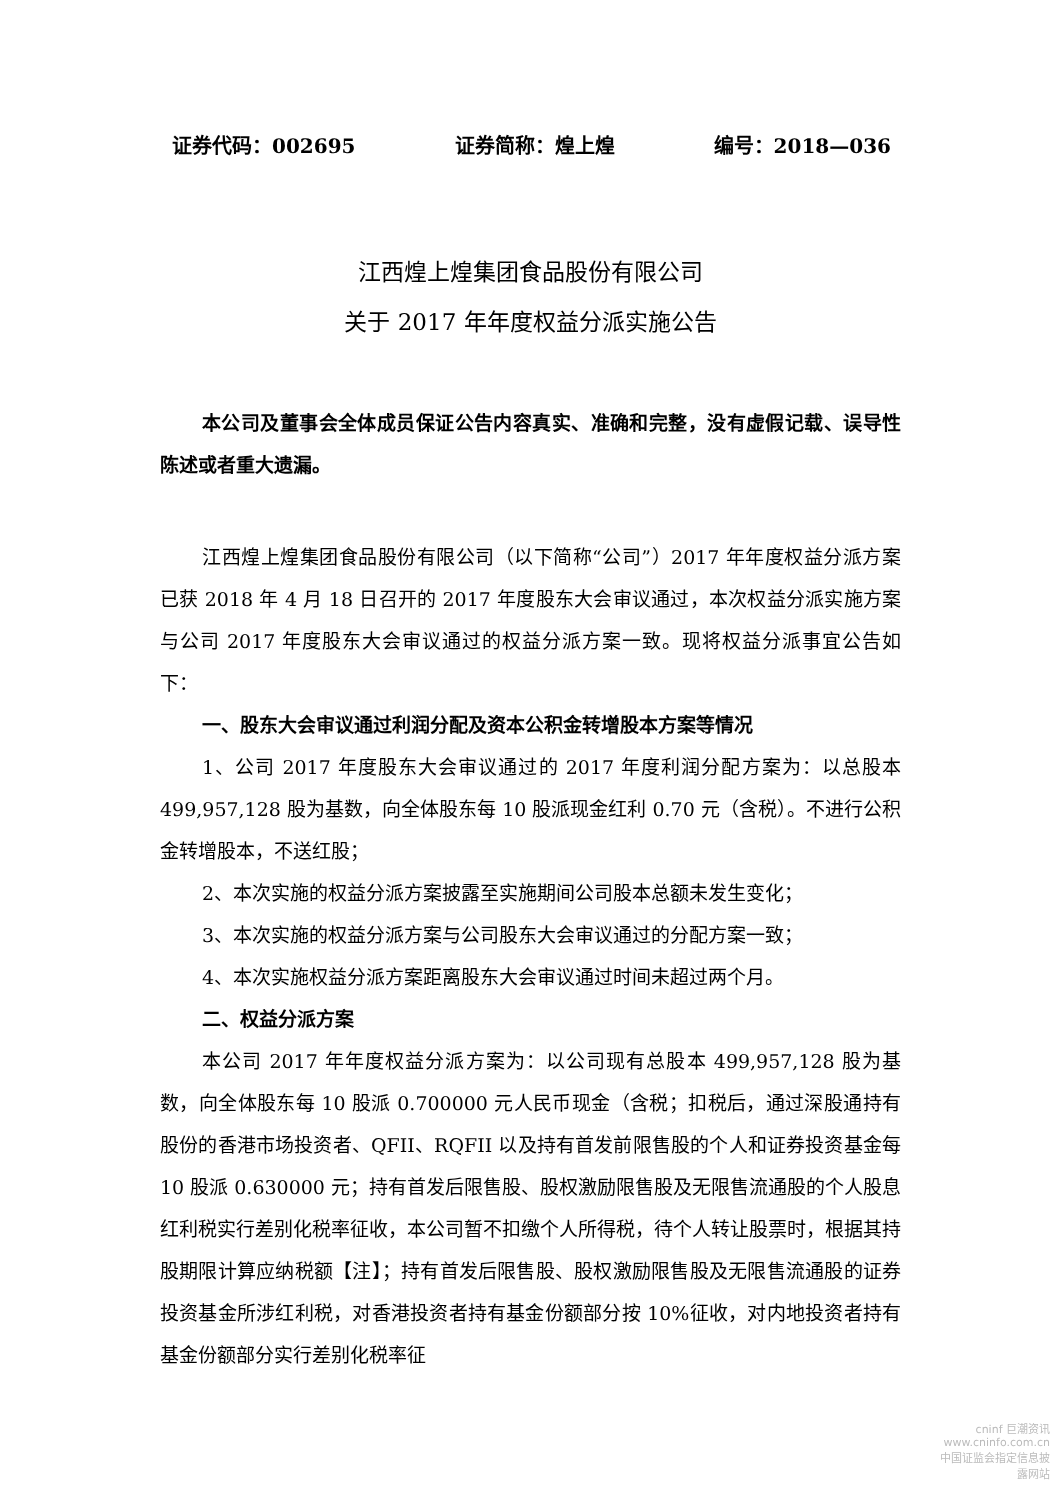证券代码：002695 证券简称：煌上煌 编号：2018—036
江西煌上煌集团食品股份有限公司
关于 2017 年年度权益分派实施公告
本公司及董事会全体成员保证公告内容真实、准确和完整，没有虚假记载、误导性陈述或者重大遗漏。
江西煌上煌集团食品股份有限公司（以下简称“公司”）2017 年年度权益分派方案已获 2018 年 4 月 18 日召开的 2017 年度股东大会审议通过，本次权益分派实施方案与公司 2017 年度股东大会审议通过的权益分派方案一致。现将权益分派事宜公告如下：
一、股东大会审议通过利润分配及资本公积金转增股本方案等情况
1、公司 2017 年度股东大会审议通过的 2017 年度利润分配方案为：以总股本 499,957,128 股为基数，向全体股东每 10 股派现金红利 0.70 元（含税）。不进行公积金转增股本，不送红股；
2、本次实施的权益分派方案披露至实施期间公司股本总额未发生变化；
3、本次实施的权益分派方案与公司股东大会审议通过的分配方案一致；
4、本次实施权益分派方案距离股东大会审议通过时间未超过两个月。
二、权益分派方案
本公司 2017 年年度权益分派方案为：以公司现有总股本 499,957,128 股为基数，向全体股东每 10 股派 0.700000 元人民币现金（含税；扣税后，通过深股通持有股份的香港市场投资者、QFII、RQFII 以及持有首发前限售股的个人和证券投资基金每 10 股派 0.630000 元；持有首发后限售股、股权激励限售股及无限售流通股的个人股息红利税实行差别化税率征收，本公司暂不扣缴个人所得税，待个人转让股票时，根据其持股期限计算应纳税额【注】；持有首发后限售股、股权激励限售股及无限售流通股的证券投资基金所涉红利税，对香港投资者持有基金份额部分按 10%征收，对内地投资者持有基金份额部分实行差别化税率征
cninf 巨潮资讯
www.cninfo.com.cn
中国证监会指定信息披露网站